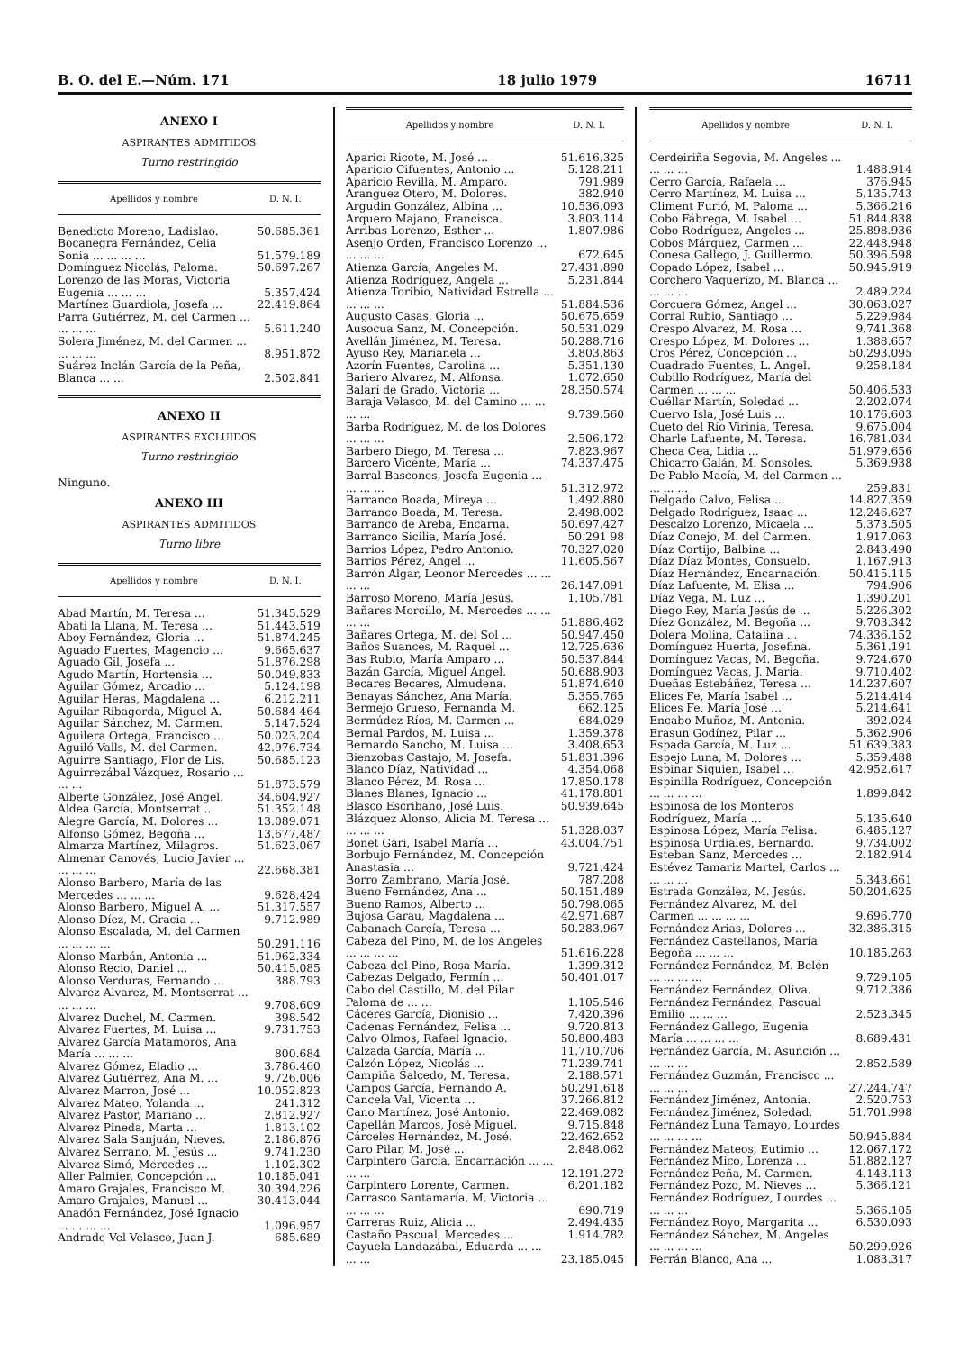B. O. del E.—Núm. 171 18 julio 1979 16711
ANEXO I
ASPIRANTES ADMITIDOS
Turno restringido
| Apellidos y nombre | D. N. I. |
| --- | --- |
| Benedicto Moreno, Ladislao. | 50.685.361 |
| Bocanegra Fernández, Celia Sonia ... ... ... ... | 51.579.189 |
| Domínguez Nicolás, Paloma. | 50.697.267 |
| Lorenzo de las Moras, Victoria Eugenia ... ... ... | 5.357.424 |
| Martínez Guardiola, Josefa ... | 22.419.864 |
| Parra Gutiérrez, M. del Carmen ... ... ... ... | 5.611.240 |
| Solera Jiménez, M. del Carmen ... ... ... ... | 8.951.872 |
| Suárez Inclán García de la Peña, Blanca ... ... | 2.502.841 |
ANEXO II
ASPIRANTES EXCLUIDOS
Turno restringido
Ninguno.
ANEXO III
ASPIRANTES ADMITIDOS
Turno libre
| Apellidos y nombre | D. N. I. |
| --- | --- |
| Abad Martín, M. Teresa ... | 51.345.529 |
| Abati la Llana, M. Teresa ... | 51.443.519 |
| Aboy Fernández, Gloria ... | 51.874.245 |
| Aguado Fuertes, Magencio ... | 9.665.637 |
| Aguado Gil, Josefa ... | 51.876.298 |
| Agudo Martín, Hortensia ... | 50.049.833 |
| Aguilar Gómez, Arcadio ... | 5.124.198 |
| Aguilar Heras, Magdalena ... | 6.212.211 |
| Aguilar Ribagorda, Miguel A. | 50.684 464 |
| Aguilar Sánchez, M. Carmen. | 5.147.524 |
| Aguilera Ortega, Francisco ... | 50.023.204 |
| Aguiló Valls, M. del Carmen. | 42.976.734 |
| Aguirre Santiago, Flor de Lis. | 50.685.123 |
| Aguirrezábal Vázquez, Rosario ... ... ... | 51.873.579 |
| Alberte González, José Angel. | 34.604.927 |
| Aldea García, Montserrat ... | 51.352.148 |
| Alegre García, M. Dolores ... | 13.089.071 |
| Alfonso Gómez, Begoña ... | 13.677.487 |
| Almarza Martínez, Milagros. | 51.623.067 |
| Almenar Canovés, Lucio Javier ... ... ... ... | 22.668.381 |
| Alonso Barbero, María de las Mercedes ... ... ... | 9.628.424 |
| Alonso Barbero, Miguel A. ... | 51.317.557 |
| Alonso Díez, M. Gracia ... | 9.712.989 |
| Alonso Escalada, M. del Carmen ... ... ... ... | 50.291.116 |
| Alonso Marbán, Antonia ... | 51.962.334 |
| Alonso Recio, Daniel ... | 50.415.085 |
| Alonso Verduras, Fernando ... | 388.793 |
| Alvarez Alvarez, M. Montserrat ... ... ... ... | 9.708.609 |
| Alvarez Duchel, M. Carmen. | 398.542 |
| Alvarez Fuertes, M. Luisa ... | 9.731.753 |
| Alvarez García Matamoros, Ana María ... ... ... | 800.684 |
| Alvarez Gómez, Eladio ... | 3.786.460 |
| Alvarez Gutiérrez, Ana M. ... | 9.726.006 |
| Alvarez Marron, José ... | 10.052.823 |
| Alvarez Mateo, Yolanda ... | 241.312 |
| Alvarez Pastor, Mariano ... | 2.812.927 |
| Alvarez Pineda, Marta ... | 1.813.102 |
| Alvarez Sala Sanjuán, Nieves. | 2.186.876 |
| Alvarez Serrano, M. Jesús ... | 9.741.230 |
| Alvarez Simó, Mercedes ... | 1.102.302 |
| Aller Palmier, Concepción ... | 10.185.041 |
| Amaro Grajales, Francisco M. | 30.394.226 |
| Amaro Grajales, Manuel ... | 30.413.044 |
| Anadón Fernández, José Ignacio ... ... ... ... | 1.096.957 |
| Andrade Vel Velasco, Juan J. | 685.689 |
| Apellidos y nombre | D. N. I. |
| --- | --- |
| Aparici Ricote, M. José ... | 51.616.325 |
| Aparicio Cifuentes, Antonio ... | 5.128.211 |
| Aparicio Revilla, M. Amparo. | 791.989 |
| Aranguez Otero, M. Dolores. | 382.940 |
| Argudin González, Albina ... | 10.536.093 |
| Arquero Majano, Francisca. | 3.803.114 |
| Arribas Lorenzo, Esther ... | 1.807.986 |
| Asenjo Orden, Francisco Lorenzo ... ... ... ... | 672.645 |
| Atienza García, Angeles M. | 27.431.890 |
| Atienza Rodríguez, Angela ... | 5.231.844 |
| Atienza Toribio, Natividad Estrella ... ... ... ... | 51.884.536 |
| Augusto Casas, Gloria ... | 50.675.659 |
| Ausocua Sanz, M. Concepción. | 50.531.029 |
| Avellán Jiménez, M. Teresa. | 50.288.716 |
| Ayuso Rey, Marianela ... | 3.803.863 |
| Azorín Fuentes, Carolina ... | 5.351.130 |
| Bariero Alvarez, M. Alfonsa. | 1.072.650 |
| Balarí de Grado, Victoria ... | 28.350.574 |
| Baraja Velasco, M. del Camino ... ... ... ... | 9.739.560 |
| Barba Rodríguez, M. de los Dolores ... ... ... | 2.506.172 |
| Barbero Diego, M. Teresa ... | 7.823.967 |
| Barcero Vicente, María ... | 74.337.475 |
| Barral Bascones, Josefa Eugenia ... ... ... ... | 51.312.972 |
| Barranco Boada, Mireya ... | 1.492.880 |
| Barranco Boada, M. Teresa. | 2.498.002 |
| Barranco de Areba, Encarna. | 50.697.427 |
| Barranco Sicilia, María José. | 50.291 98 |
| Barrios López, Pedro Antonio. | 70.327.020 |
| Barrios Pérez, Angel ... | 11.605.567 |
| Barrón Algar, Leonor Mercedes ... ... ... ... | 26.147.091 |
| Barroso Moreno, María Jesús. | 1.105.781 |
| Bañares Morcillo, M. Mercedes ... ... ... ... | 51.886.462 |
| Bañares Ortega, M. del Sol ... | 50.947.450 |
| Baños Suances, M. Raquel ... | 12.725.636 |
| Bas Rubio, María Amparo ... | 50.537.844 |
| Bazán García, Miguel Angel. | 50.688.903 |
| Becares Becares, Almudena. | 51.874.640 |
| Benayas Sánchez, Ana María. | 5.355.765 |
| Bermejo Grueso, Fernanda M. | 662.125 |
| Bermúdez Ríos, M. Carmen ... | 684.029 |
| Bernal Pardos, M. Luisa ... | 1.359.378 |
| Bernardo Sancho, M. Luisa ... | 3.408.653 |
| Bienzobas Castajo, M. Josefa. | 51.831.396 |
| Blanco Díaz, Natividad ... | 4.354.068 |
| Blanco Pérez, M. Rosa ... | 17.850.178 |
| Blanes Blanes, Ignacio ... | 41.178.801 |
| Blasco Escribano, José Luis. | 50.939.645 |
| Blázquez Alonso, Alicia M. Teresa ... ... ... ... | 51.328.037 |
| Bonet Gari, Isabel María ... | 43.004.751 |
| Borbujo Fernández, M. Concepción Anastasia ... | 9.721.424 |
| Borro Zambrano, María José. | 787.208 |
| Bueno Fernández, Ana ... | 50.151.489 |
| Bueno Ramos, Alberto ... | 50.798.065 |
| Bujosa Garau, Magdalena ... | 42.971.687 |
| Cabanach García, Teresa ... | 50.283.967 |
| Cabeza del Pino, M. de los Angeles ... ... ... ... | 51.616.228 |
| Cabeza del Pino, Rosa María. | 1.399.312 |
| Cabezas Delgado, Fermín ... | 50.401.017 |
| Cabo del Castillo, M. del Pilar Paloma de ... ... | 1.105.546 |
| Cáceres García, Dionisio ... | 7.420.396 |
| Cadenas Fernández, Felisa ... | 9.720.813 |
| Calvo Olmos, Rafael Ignacio. | 50.800.483 |
| Calzada García, María ... | 11.710.706 |
| Calzón López, Nicolás ... | 71.239.741 |
| Campiña Salcedo, M. Teresa. | 2.188.571 |
| Campos García, Fernando A. | 50.291.618 |
| Cancela Val, Vicenta ... | 37.266.812 |
| Cano Martínez, José Antonio. | 22.469.082 |
| Capellán Marcos, José Miguel. | 9.715.848 |
| Cárceles Hernández, M. José. | 22.462.652 |
| Caro Pilar, M. José ... | 2.848.062 |
| Carpintero García, Encarnación ... ... ... ... | 12.191.272 |
| Carpintero Lorente, Carmen. | 6.201.182 |
| Carrasco Santamaría, M. Victoria ... ... ... ... | 690.719 |
| Carreras Ruiz, Alicia ... | 2.494.435 |
| Castaño Pascual, Mercedes ... | 1.914.782 |
| Cayuela Landazábal, Eduarda ... ... ... ... | 23.185.045 |
| Apellidos y nombre | D. N. I. |
| --- | --- |
| Cerdeiriña Segovia, M. Angeles ... ... ... ... | 1.488.914 |
| Cerro García, Rafaela ... | 376.945 |
| Cerro Martínez, M. Luisa ... | 5.135.743 |
| Climent Furió, M. Paloma ... | 5.366.216 |
| Cobo Fábrega, M. Isabel ... | 51.844.838 |
| Cobo Rodríguez, Angeles ... | 25.898.936 |
| Cobos Márquez, Carmen ... | 22.448.948 |
| Conesa Gallego, J. Guillermo. | 50.396.598 |
| Copado López, Isabel ... | 50.945.919 |
| Corchero Vaquerizo, M. Blanca ... ... ... ... | 2.489.224 |
| Corcuera Gómez, Angel ... | 30.063.027 |
| Corral Rubio, Santiago ... | 5.229.984 |
| Crespo Alvarez, M. Rosa ... | 9.741.368 |
| Crespo López, M. Dolores ... | 1.388.657 |
| Cros Pérez, Concepción ... | 50.293.095 |
| Cuadrado Fuentes, L. Angel. | 9.258.184 |
| Cubillo Rodríguez, María del Carmen ... ... ... | 50.406.533 |
| Cuéllar Martín, Soledad ... | 2.202.074 |
| Cuervo Isla, José Luis ... | 10.176.603 |
| Cueto del Río Virinia, Teresa. | 9.675.004 |
| Charle Lafuente, M. Teresa. | 16.781.034 |
| Checa Cea, Lidia ... | 51.979.656 |
| Chicarro Galán, M. Sonsoles. | 5.369.938 |
| De Pablo Macía, M. del Carmen ... ... ... ... | 259.831 |
| Delgado Calvo, Felisa ... | 14.827.359 |
| Delgado Rodríguez, Isaac ... | 12.246.627 |
| Descalzo Lorenzo, Micaela ... | 5.373.505 |
| Díaz Conejo, M. del Carmen. | 1.917.063 |
| Díaz Cortijo, Balbina ... | 2.843.490 |
| Díaz Díaz Montes, Consuelo. | 1.167.913 |
| Díaz Hernández, Encarnación. | 50.415.115 |
| Díaz Lafuente, M. Elisa ... | 794.906 |
| Díaz Vega, M. Luz ... | 1.390.201 |
| Diego Rey, María Jesús de ... | 5.226.302 |
| Díez González, M. Begoña ... | 9.703.342 |
| Dolera Molina, Catalina ... | 74.336.152 |
| Domínguez Huerta, Josefina. | 5.361.191 |
| Domínguez Vacas, M. Begoña. | 9.724.670 |
| Domínguez Vacas, J. María. | 9.710.402 |
| Dueñas Estebáñez, Teresa ... | 14.237.607 |
| Elices Fe, María Isabel ... | 5.214.414 |
| Elices Fe, María José ... | 5.214.641 |
| Encabo Muñoz, M. Antonia. | 392.024 |
| Erasun Godínez, Pilar ... | 5.362.906 |
| Espada García, M. Luz ... | 51.639.383 |
| Espejo Luna, M. Dolores ... | 5.359.488 |
| Espinar Siquien, Isabel ... | 42.952.617 |
| Espinilla Rodríguez, Concepción ... ... ... ... | 1.899.842 |
| Espinosa de los Monteros Rodríguez, María ... | 5.135.640 |
| Espinosa López, María Felisa. | 6.485.127 |
| Espinosa Urdiales, Bernardo. | 9.734.002 |
| Esteban Sanz, Mercedes ... | 2.182.914 |
| Estévez Tamariz Martel, Carlos ... ... ... ... | 5.343.661 |
| Estrada González, M. Jesús. | 50.204.625 |
| Fernández Alvarez, M. del Carmen ... ... ... ... | 9.696.770 |
| Fernández Arias, Dolores ... | 32.386.315 |
| Fernández Castellanos, María Begoña ... ... ... | 10.185.263 |
| Fernández Fernández, M. Belén ... ... ... ... | 9.729.105 |
| Fernández Fernández, Oliva. | 9.712.386 |
| Fernández Fernández, Pascual Emilio ... ... ... | 2.523.345 |
| Fernández Gallego, Eugenia María ... ... ... ... | 8.689.431 |
| Fernández García, M. Asunción ... ... ... ... | 2.852.589 |
| Fernández Guzmán, Francisco ... ... ... ... | 27.244.747 |
| Fernández Jiménez, Antonia. | 2.520.753 |
| Fernández Jiménez, Soledad. | 51.701.998 |
| Fernández Luna Tamayo, Lourdes ... ... ... ... | 50.945.884 |
| Fernández Mateos, Eutimio ... | 12.067.172 |
| Fernández Mico, Lorenza ... | 51.882.127 |
| Fernández Peña, M. Carmen. | 4.143.113 |
| Fernández Pozo, M. Nieves ... | 5.366.121 |
| Fernández Rodríguez, Lourdes ... ... ... ... | 5.366.105 |
| Fernández Royo, Margarita ... | 6.530.093 |
| Fernández Sánchez, M. Angeles ... ... ... ... | 50.299.926 |
| Ferrán Blanco, Ana ... | 1.083.317 |